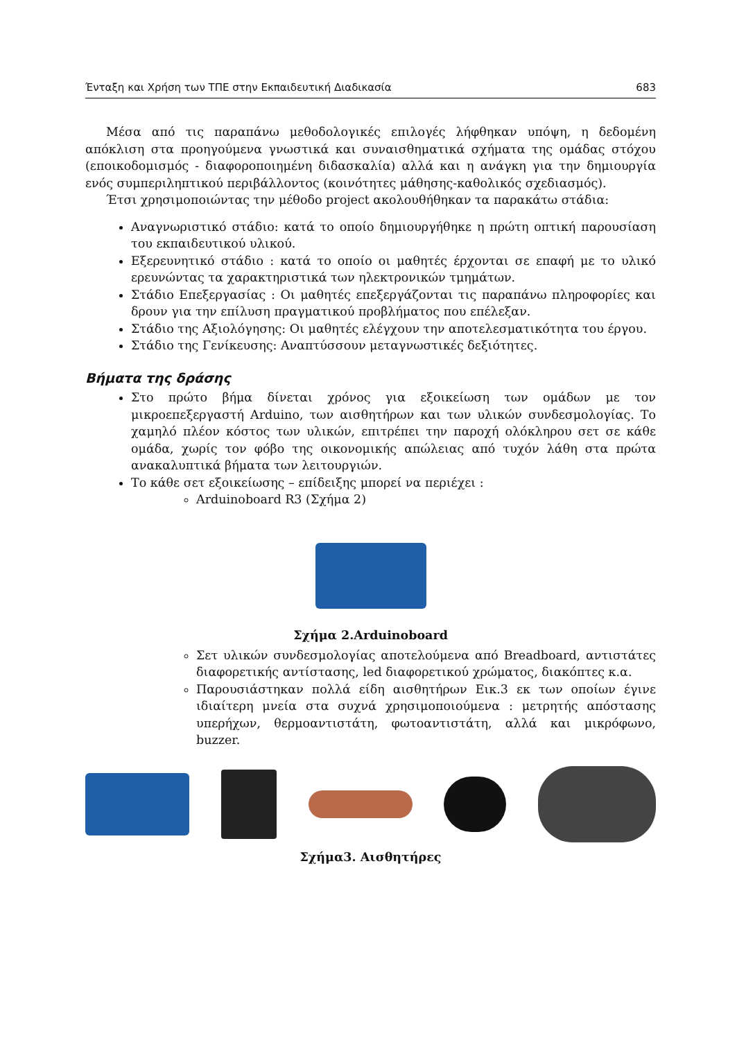Ένταξη και Χρήση των ΤΠΕ στην Εκπαιδευτική Διαδικασία 683
Μέσα από τις παραπάνω μεθοδολογικές επιλογές λήφθηκαν υπόψη, η δεδομένη απόκλιση στα προηγούμενα γνωστικά και συναισθηματικά σχήματα της ομάδας στόχου (εποικοδομισμός - διαφοροποιημένη διδασκαλία) αλλά και η ανάγκη για την δημιουργία ενός συμπεριληπτικού περιβάλλοντος (κοινότητες μάθησης-καθολικός σχεδιασμός).
Έτσι χρησιμοποιώντας την μέθοδο project ακολουθήθηκαν τα παρακάτω στάδια:
Αναγνωριστικό στάδιο: κατά το οποίο δημιουργήθηκε η πρώτη οπτική παρουσίαση του εκπαιδευτικού υλικού.
Εξερευνητικό στάδιο : κατά το οποίο οι μαθητές έρχονται σε επαφή με το υλικό ερευνώντας τα χαρακτηριστικά των ηλεκτρονικών τμημάτων.
Στάδιο Επεξεργασίας : Οι μαθητές επεξεργάζονται τις παραπάνω πληροφορίες και δρουν για την επίλυση πραγματικού προβλήματος που επέλεξαν.
Στάδιο της Αξιολόγησης: Οι μαθητές ελέγχουν την αποτελεσματικότητα του έργου.
Στάδιο της Γενίκευσης: Αναπτύσσουν μεταγνωστικές δεξιότητες.
Βήματα της δράσης
Στο πρώτο βήμα δίνεται χρόνος για εξοικείωση των ομάδων με τον μικροεπεξεργαστή Arduino, των αισθητήρων και των υλικών συνδεσμολογίας. Το χαμηλό πλέον κόστος των υλικών, επιτρέπει την παροχή ολόκληρου σετ σε κάθε ομάδα, χωρίς τον φόβο της οικονομικής απώλειας από τυχόν λάθη στα πρώτα ανακαλυπτικά βήματα των λειτουργιών.
Το κάθε σετ εξοικείωσης – επίδειξης μπορεί να περιέχει :
Arduinoboard R3 (Σχήμα 2)
Σχήμα 2.Arduinoboard
Σετ υλικών συνδεσμολογίας αποτελούμενα από Breadboard, αντιστάτες διαφορετικής αντίστασης, led διαφορετικού χρώματος, διακόπτες κ.α.
Παρουσιάστηκαν πολλά είδη αισθητήρων Εικ.3 εκ των οποίων έγινε ιδιαίτερη μνεία στα συχνά χρησιμοποιούμενα : μετρητής απόστασης υπερήχων, θερμοαντιστάτη, φωτοαντιστάτη, αλλά και μικρόφωνο, buzzer.
Σχήμα3. Αισθητήρες